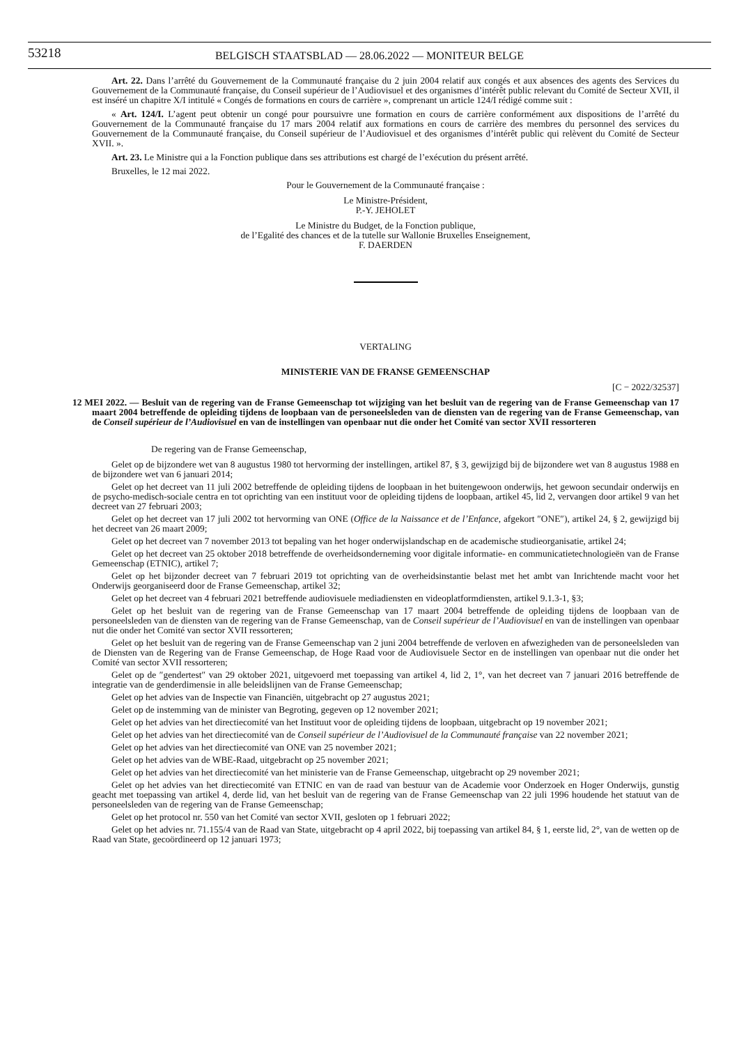53218
BELGISCH STAATSBLAD — 28.06.2022 — MONITEUR BELGE
Art. 22. Dans l’arrêté du Gouvernement de la Communauté française du 2 juin 2004 relatif aux congés et aux absences des agents des Services du Gouvernement de la Communauté française, du Conseil supérieur de l’Audiovisuel et des organismes d’intérêt public relevant du Comité de Secteur XVII, il est inséré un chapitre X/I intitulé « Congés de formations en cours de carrière », comprenant un article 124/I rédigé comme suit :
« Art. 124/I. L’agent peut obtenir un congé pour poursuivre une formation en cours de carrière conformément aux dispositions de l’arrêté du Gouvernement de la Communauté française du 17 mars 2004 relatif aux formations en cours de carrière des membres du personnel des services du Gouvernement de la Communauté française, du Conseil supérieur de l’Audiovisuel et des organismes d’intérêt public qui relèvent du Comité de Secteur XVII. ».
Art. 23. Le Ministre qui a la Fonction publique dans ses attributions est chargé de l’exécution du présent arrêté.
Bruxelles, le 12 mai 2022.
Pour le Gouvernement de la Communauté française :
Le Ministre-Président,
P.-Y. JEHOLET
Le Ministre du Budget, de la Fonction publique,
de l’Egalité des chances et de la tutelle sur Wallonie Bruxelles Enseignement,
F. DAERDEN
VERTALING
MINISTERIE VAN DE FRANSE GEMEENSCHAP
[C − 2022/32537]
12 MEI 2022. — Besluit van de regering van de Franse Gemeenschap tot wijziging van het besluit van de regering van de Franse Gemeenschap van 17 maart 2004 betreffende de opleiding tijdens de loopbaan van de personeelsleden van de diensten van de regering van de Franse Gemeenschap, van de Conseil supérieur de l’Audiovisuel en van de instellingen van openbaar nut die onder het Comité van sector XVII ressorteren
De regering van de Franse Gemeenschap,
Gelet op de bijzondere wet van 8 augustus 1980 tot hervorming der instellingen, artikel 87, § 3, gewijzigd bij de bijzondere wet van 8 augustus 1988 en de bijzondere wet van 6 januari 2014;
Gelet op het decreet van 11 juli 2002 betreffende de opleiding tijdens de loopbaan in het buitengewoon onderwijs, het gewoon secundair onderwijs en de psycho-medisch-sociale centra en tot oprichting van een instituut voor de opleiding tijdens de loopbaan, artikel 45, lid 2, vervangen door artikel 9 van het decreet van 27 februari 2003;
Gelet op het decreet van 17 juli 2002 tot hervorming van ONE (Office de la Naissance et de l’Enfance, afgekort ″ONE″), artikel 24, § 2, gewijzigd bij het decreet van 26 maart 2009;
Gelet op het decreet van 7 november 2013 tot bepaling van het hoger onderwijslandschap en de academische studieorganisatie, artikel 24;
Gelet op het decreet van 25 oktober 2018 betreffende de overheidsonderneming voor digitale informatie- en communicatietechnologieën van de Franse Gemeenschap (ETNIC), artikel 7;
Gelet op het bijzonder decreet van 7 februari 2019 tot oprichting van de overheidsinstantie belast met het ambt van Inrichtende macht voor het Onderwijs georganiseerd door de Franse Gemeenschap, artikel 32;
Gelet op het decreet van 4 februari 2021 betreffende audiovisuele mediadiensten en videoplatformdiensten, artikel 9.1.3-1, §3;
Gelet op het besluit van de regering van de Franse Gemeenschap van 17 maart 2004 betreffende de opleiding tijdens de loopbaan van de personeelsleden van de diensten van de regering van de Franse Gemeenschap, van de Conseil supérieur de l’Audiovisuel en van de instellingen van openbaar nut die onder het Comité van sector XVII ressorteren;
Gelet op het besluit van de regering van de Franse Gemeenschap van 2 juni 2004 betreffende de verloven en afwezigheden van de personeelsleden van de Diensten van de Regering van de Franse Gemeenschap, de Hoge Raad voor de Audiovisuele Sector en de instellingen van openbaar nut die onder het Comité van sector XVII ressorteren;
Gelet op de ″gendertest″ van 29 oktober 2021, uitgevoerd met toepassing van artikel 4, lid 2, 1°, van het decreet van 7 januari 2016 betreffende de integratie van de genderdimensie in alle beleidslijnen van de Franse Gemeenschap;
Gelet op het advies van de Inspectie van Financiën, uitgebracht op 27 augustus 2021;
Gelet op de instemming van de minister van Begroting, gegeven op 12 november 2021;
Gelet op het advies van het directiecomité van het Instituut voor de opleiding tijdens de loopbaan, uitgebracht op 19 november 2021;
Gelet op het advies van het directiecomité van de Conseil supérieur de l’Audiovisuel de la Communauté française van 22 november 2021;
Gelet op het advies van het directiecomité van ONE van 25 november 2021;
Gelet op het advies van de WBE-Raad, uitgebracht op 25 november 2021;
Gelet op het advies van het directiecomité van het ministerie van de Franse Gemeenschap, uitgebracht op 29 november 2021;
Gelet op het advies van het directiecomité van ETNIC en van de raad van bestuur van de Academie voor Onderzoek en Hoger Onderwijs, gunstig geacht met toepassing van artikel 4, derde lid, van het besluit van de regering van de Franse Gemeenschap van 22 juli 1996 houdende het statuut van de personeelsleden van de regering van de Franse Gemeenschap;
Gelet op het protocol nr. 550 van het Comité van sector XVII, gesloten op 1 februari 2022;
Gelet op het advies nr. 71.155/4 van de Raad van State, uitgebracht op 4 april 2022, bij toepassing van artikel 84, § 1, eerste lid, 2°, van de wetten op de Raad van State, gecoördineerd op 12 januari 1973;